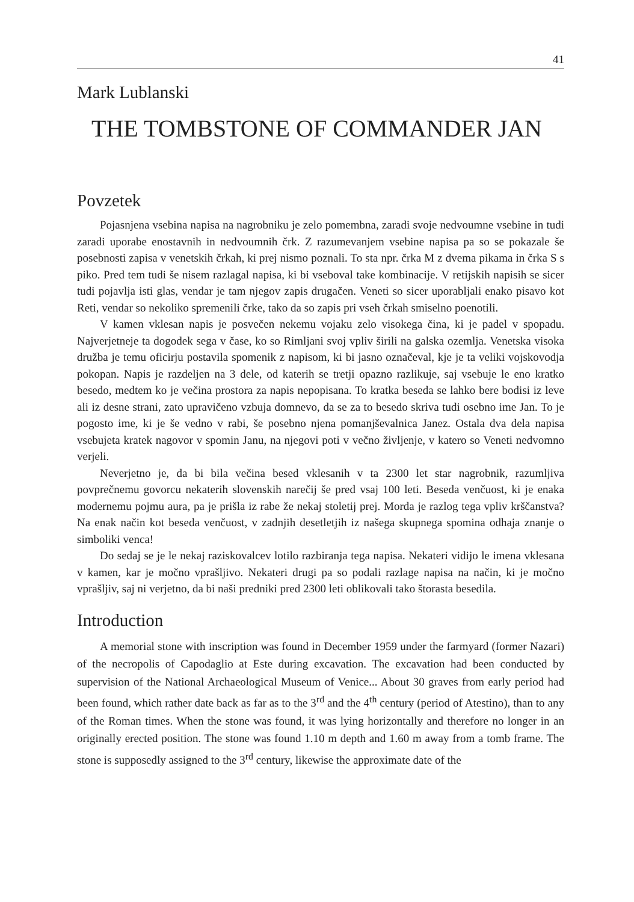41
Mark Lublanski
THE TOMBSTONE OF COMMANDER JAN
Povzetek
Pojasnjena vsebina napisa na nagrobniku je zelo pomembna, zaradi svoje nedvoumne vsebine in tudi zaradi uporabe enostavnih in nedvoumnih črk. Z razumevanjem vsebine napisa pa so se pokazale še posebnosti zapisa v venetskih črkah, ki prej nismo poznali. To sta npr. črka M z dvema pikama in črka S s piko. Pred tem tudi še nisem razlagal napisa, ki bi vseboval take kombinacije. V retijskih napisih se sicer tudi pojavlja isti glas, vendar je tam njegov zapis drugačen. Veneti so sicer uporabljali enako pisavo kot Reti, vendar so nekoliko spremenili črke, tako da so zapis pri vseh črkah smiselno poenotili.
V kamen vklesan napis je posvečen nekemu vojaku zelo visokega čina, ki je padel v spopadu. Najverjetneje ta dogodek sega v čase, ko so Rimljani svoj vpliv širili na galska ozemlja. Venetska visoka družba je temu oficirju postavila spomenik z napisom, ki bi jasno označeval, kje je ta veliki vojskovodja pokopan. Napis je razdeljen na 3 dele, od katerih se tretji opazno razlikuje, saj vsebuje le eno kratko besedo, medtem ko je večina prostora za napis nepopisana. To kratka beseda se lahko bere bodisi iz leve ali iz desne strani, zato upravičeno vzbuja domnevo, da se za to besedo skriva tudi osebno ime Jan. To je pogosto ime, ki je še vedno v rabi, še posebno njena pomanjševalnica Janez. Ostala dva dela napisa vsebujeta kratek nagovor v spomin Janu, na njegovi poti v večno življenje, v katero so Veneti nedvomno verjeli.
Neverjetno je, da bi bila večina besed vklesanih v ta 2300 let star nagrobnik, razumljiva povprečnemu govorcu nekaterih slovenskih narečij še pred vsaj 100 leti. Beseda venčuost, ki je enaka modernemu pojmu aura, pa je prišla iz rabe že nekaj stoletij prej. Morda je razlog tega vpliv krščanstva? Na enak način kot beseda venčuost, v zadnjih desetletjih iz našega skupnega spomina odhaja znanje o simboliki venca!
Do sedaj se je le nekaj raziskovalcev lotilo razbiranja tega napisa. Nekateri vidijo le imena vklesana v kamen, kar je močno vprašljivo. Nekateri drugi pa so podali razlage napisa na način, ki je močno vprašljiv, saj ni verjetno, da bi naši predniki pred 2300 leti oblikovali tako štorasta besedila.
Introduction
A memorial stone with inscription was found in December 1959 under the farmyard (former Nazari) of the necropolis of Capodaglio at Este during excavation. The excavation had been conducted by supervision of the National Archaeological Museum of Venice... About 30 graves from early period had been found, which rather date back as far as to the 3<sup>rd</sup> and the 4<sup>th</sup> century (period of Atestino), than to any of the Roman times. When the stone was found, it was lying horizontally and therefore no longer in an originally erected position. The stone was found 1.10 m depth and 1.60 m away from a tomb frame. The stone is supposedly assigned to the 3<sup>rd</sup> century, likewise the approximate date of the